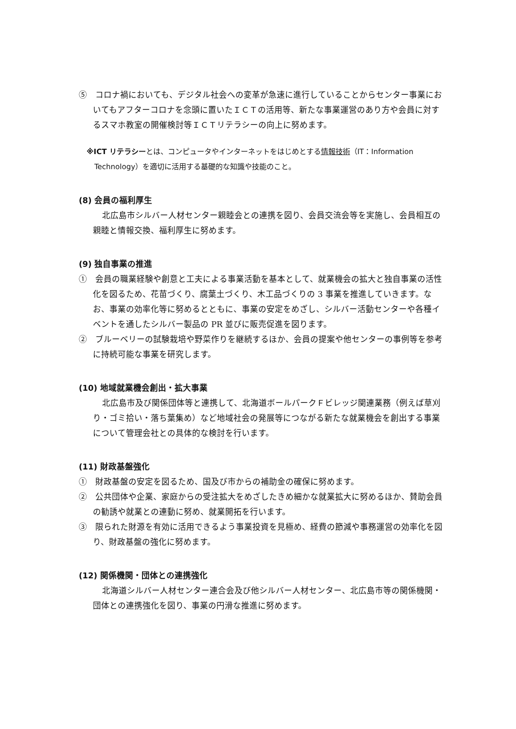⑤　コロナ禍においても、デジタル社会への変革が急速に進行していることからセンター事業においてもアフターコロナを念頭に置いたＩＣＴの活用等、新たな事業運営のあり方や会員に対するスマホ教室の開催検討等ＩＣＴリテラシーの向上に努めます。
※ICT リテラシーとは、コンピュータやインターネットをはじめとする情報技術（IT：Information Technology）を適切に活用する基礎的な知識や技能のこと。
(8) 会員の福利厚生
北広島市シルバー人材センター親睦会との連携を図り、会員交流会等を実施し、会員相互の親睦と情報交換、福利厚生に努めます。
(9) 独自事業の推進
①　会員の職業経験や創意と工夫による事業活動を基本として、就業機会の拡大と独自事業の活性化を図るため、花苗づくり、腐葉土づくり、木工品づくりの 3 事業を推進していきます。なお、事業の効率化等に努めるとともに、事業の安定をめざし、シルバー活動センターや各種イベントを通したシルバー製品の PR 並びに販売促進を図ります。
②　ブルーベリーの試験栽培や野菜作りを継続するほか、会員の提案や他センターの事例等を参考に持続可能な事業を研究します。
(10) 地域就業機会創出・拡大事業
北広島市及び関係団体等と連携して、北海道ボールパークＦビレッジ関連業務（例えば草刈り・ゴミ拾い・落ち葉集め）など地域社会の発展等につながる新たな就業機会を創出する事業について管理会社との具体的な検討を行います。
(11) 財政基盤強化
①　財政基盤の安定を図るため、国及び市からの補助金の確保に努めます。
②　公共団体や企業、家庭からの受注拡大をめざしたきめ細かな就業拡大に努めるほか、賛助会員の勧誘や就業との連動に努め、就業開拓を行います。
③　限られた財源を有効に活用できるよう事業投資を見極め、経費の節減や事務運営の効率化を図り、財政基盤の強化に努めます。
(12) 関係機関・団体との連携強化
北海道シルバー人材センター連合会及び他シルバー人材センター、北広島市等の関係機関・団体との連携強化を図り、事業の円滑な推進に努めます。